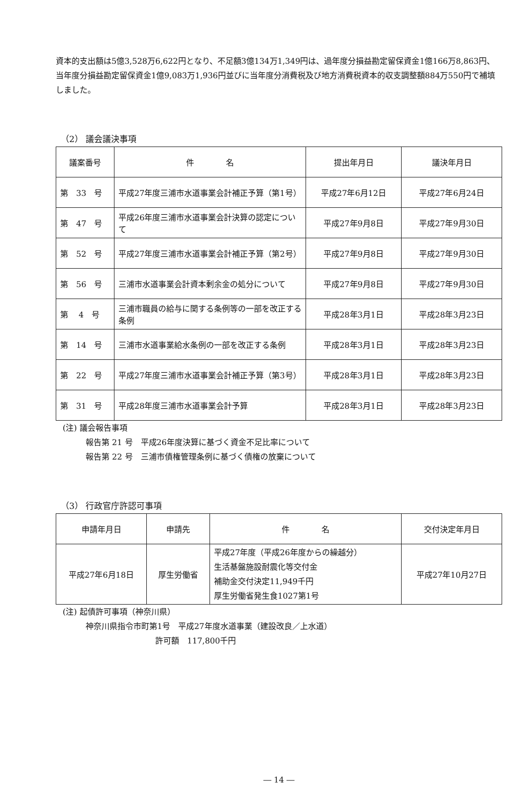資本的支出額は5億3,528万6,622円となり、不足額3億134万1,349円は、過年度分損益勘定留保資金1億166万8,863円、当年度分損益勘定留保資金1億9,083万1,936円並びに当年度分消費税及び地方消費税資本的収支調整額884万550円で補填しました。
（2） 議会議決事項
| 議案番号 | 件 名 | 提出年月日 | 議決年月日 |
| --- | --- | --- | --- |
| 第 33 号 | 平成27年度三浦市水道事業会計補正予算（第1号） | 平成27年6月12日 | 平成27年6月24日 |
| 第 47 号 | 平成26年度三浦市水道事業会計決算の認定について | 平成27年9月8日 | 平成27年9月30日 |
| 第 52 号 | 平成27年度三浦市水道事業会計補正予算（第2号） | 平成27年9月8日 | 平成27年9月30日 |
| 第 56 号 | 三浦市水道事業会計資本剰余金の処分について | 平成27年9月8日 | 平成27年9月30日 |
| 第 4 号 | 三浦市職員の給与に関する条例等の一部を改正する条例 | 平成28年3月1日 | 平成28年3月23日 |
| 第 14 号 | 三浦市水道事業給水条例の一部を改正する条例 | 平成28年3月1日 | 平成28年3月23日 |
| 第 22 号 | 平成27年度三浦市水道事業会計補正予算（第3号） | 平成28年3月1日 | 平成28年3月23日 |
| 第 31 号 | 平成28年度三浦市水道事業会計予算 | 平成28年3月1日 | 平成28年3月23日 |
(注) 議会報告事項
報告第 21 号　平成26年度決算に基づく資金不足比率について
報告第 22 号　三浦市債権管理条例に基づく債権の放棄について
（3） 行政官庁許認可事項
| 申請年月日 | 申請先 | 件 名 | 交付決定年月日 |
| --- | --- | --- | --- |
| 平成27年6月18日 | 厚生労働省 | 平成27年度（平成26年度からの繰越分） 生活基盤施設耐震化等交付金 補助金交付決定11,949千円 厚生労働省発生食1027第1号 | 平成27年10月27日 |
(注) 起債許可事項（神奈川県）
神奈川県指令市町第1号　平成27年度水道事業（建設改良／上水道）
許可額　117,800千円
― 14 ―